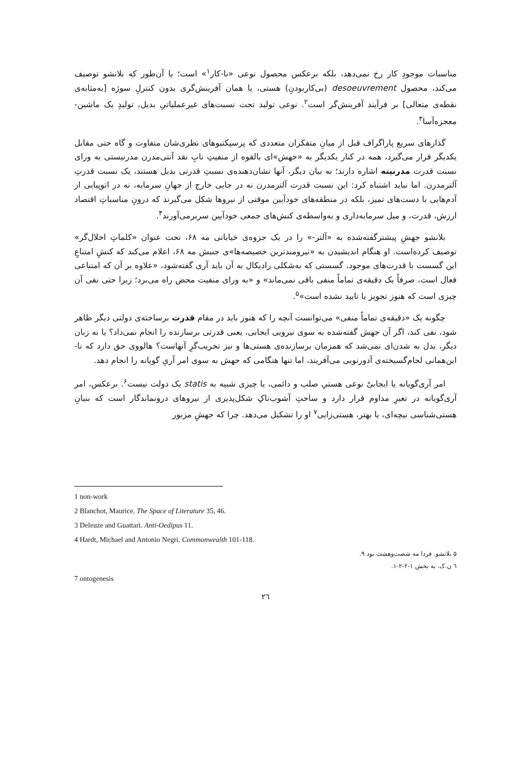مناسبات موجودِ کار رخ نمی‌دهد، بلکه برعکس محصول نوعی «نا-کار<sup>۱</sup>» است؛ یا آن‌طور که بلانشو توصیف می‌کند، محصول desoeuvrement (بی‌کاربودنِ) هستی، یا همان آفرینش‌گری بدون کنترلِ سوژه [به‌مثابه‌ی نقطه‌ی متعالی] بر فرآیند آفرینش‌گر است<sup>۲</sup>. نوعی تولید تحت نسبت‌های غیرعملیاتیِ بدیل، تولیدِ یک ماشین-معجزه‌آسا<sup>۳</sup>.
گذارهای سریع پاراگراف قبل از میانِ متفکران متعددی که پرسپکتیوهای نظری‌شان متفاوت و گاه حتی مقابل یکدیگر قرار می‌گیرد، همه در کنار یکدیگر به «جهش»ای بالقوه از منفیتِ نابِ نقد آنتی‌مدرن مدرنیستی به ورای نسبت قدرت مدرنیته اشاره دارند؛ به بیان دیگر، آنها نشان‌دهنده‌ی نسبتِ قدرتی بدیل هستند، یک نسبت قدرتِ آلترمدرن. اما نباید اشتباه کرد: این نسبت قدرت آلترمدرن نه در جایی خارج از جهانِ سرمایه، نه در اتوپیایی از آدم‌هایی با دست‌های تمیز، بلکه در منطقه‌های خودآیین موقتی از نیروها شکل می‌گیرند که درونِ مناسباتِ اقتصاد ارزش، قدرت، و میل سرمایه‌داری و به‌واسطه‌ی کنش‌های جمعی خودآیین سربرمی‌آورند<sup>۴</sup>.
بلانشو جهشِ پیشترگفته‌شده به «آلتر-» را در یک جزوه‌ی خیابانی مه ۶۸، تحت عنوان «کلماتِ اخلال‌گر» توصیف کرده‌است. او هنگام اندیشیدن به «نیرومندترین خصیصه‌ها»ی جنبش مه ۶۸، اعلام می‌کند که کنشِ امتناعِ این گسست با قدرت‌های موجود، گسستی که به‌شکلی رادیکال به آن باید آری گفته‌شود، «علاوه بر آن که امتناعی فعال است، صرفاً یک دقیقه‌ی تماماً منفی باقی نمی‌ماند» و «به ورای منفیت محض راه می‌برد؛ زیرا حتی نفی آن چیزی است که هنوز تجویز یا تایید نشده است»<sup>۵</sup>.
چگونه یک «دقیقه‌ی تماماً منفی» می‌توانست آنچه را که هنوز باید در مقام قدرت برساخته‌ی دولتی دیگر ظاهر شود، نفی کند، اگر آن جهش گفته‌شده به سوی نیرویی ایجابی، یعنی قدرتی برسازنده را انجام نمی‌داد؟ یا به زبان دیگر، بدل به شدن‌ای نمی‌شد که همزمان برسازنده‌ی هستی‌ها و نیز تخریب‌گرِ آنهاست؟ هالووی حق دارد که نا-این‌همانی لجام‌گسیخته‌ی آدورنویی می‌آفریند، اما تنها هنگامی که جهش به سوی امر آریِ گویانه را انجام دهد.
امر آری‌گویانه یا ایجابیْ نوعی هستیِ صلب و دائمی، یا چیزی شبیه به statis یک دولت نیست<sup>۶</sup>. برعکس، امر آری‌گویانه در تغیرِ مداوم قرار دارد و ساحتِ آشوب‌ناکِ شکل‌پذیری از نیروهای درونماندگار است که بنیانِ هستی‌شناسی نیچه‌ای، یا بهتر، هستی‌زایی<sup>۷</sup> او را تشکیل می‌دهد. چرا که جهشِ مزبور
1 non-work
2 Blanchot, Maurice. The Space of Literature 35, 46.
3 Deleuze and Guattari. Anti-Oedipus 11.
4 Hardt, Michael and Antonio Negri. Commonwealth 101-118.
۵ بلانشو. فردا مه شصت‌وهشت بود ۹.
٦ ن.ک. به بخش ۱-۲-۲-۱.
7 ontogenesis
۲٦